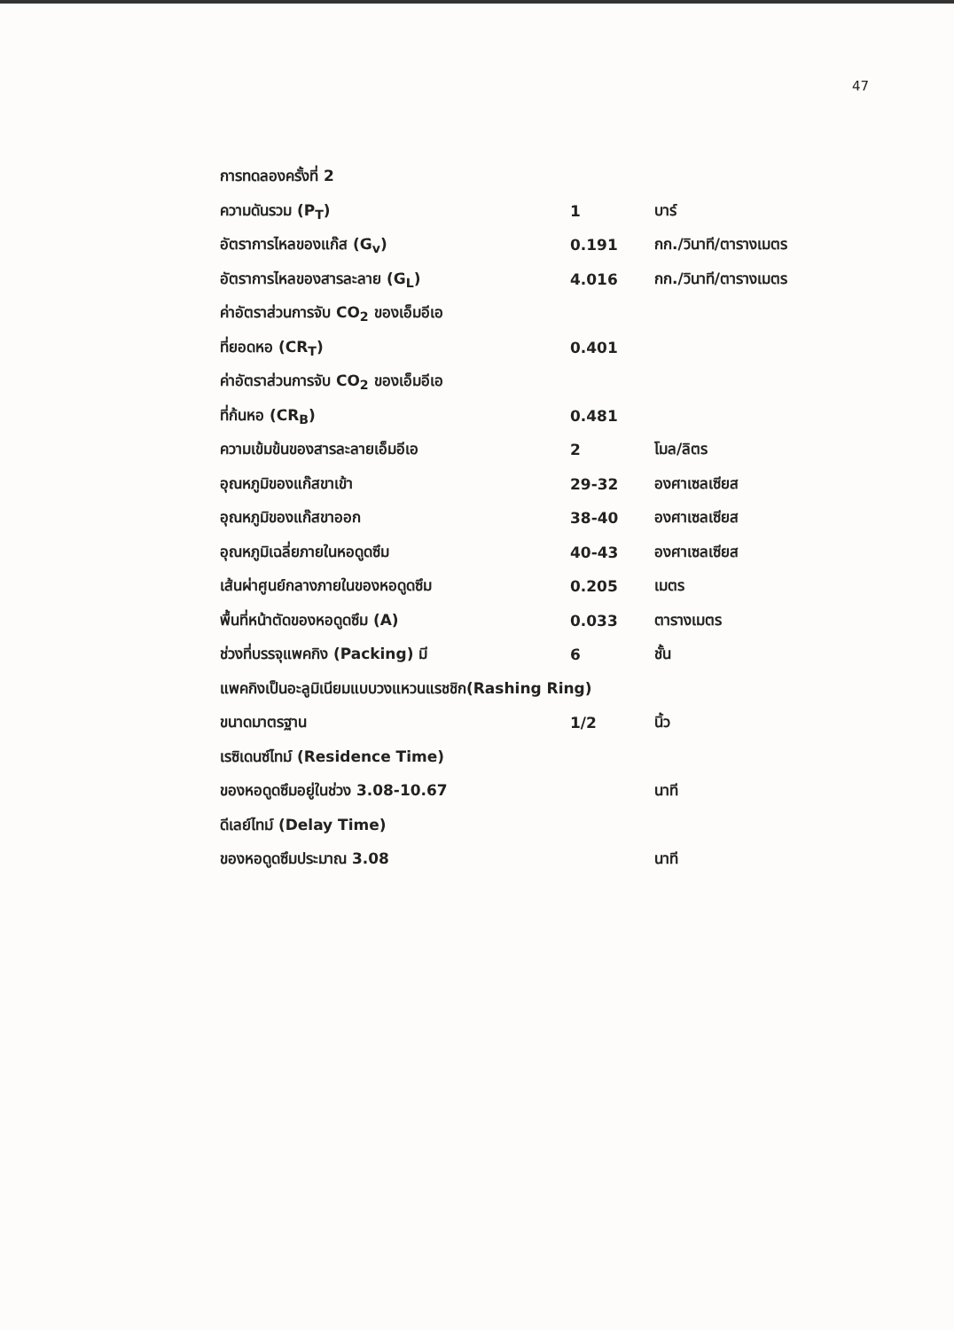47
การทดลองครั้งที่ 2
ความดันรวม (P<sub>T</sub>) 1 บาร์
อัตราการไหลของแก๊ส (G<sub>v</sub>) 0.191 กก./วินาที/ตารางเมตร
อัตราการไหลของสารละลาย (G<sub>L</sub>) 4.016 กก./วินาที/ตารางเมตร
ค่าอัตราส่วนการจับ CO<sub>2</sub> ของเอ็มอีเอ
ที่ยอดหอ (CR<sub>T</sub>) 0.401
ค่าอัตราส่วนการจับ CO<sub>2</sub> ของเอ็มอีเอ
ที่ก้นหอ (CR<sub>B</sub>) 0.481
ความเข้มข้นของสารละลายเอ็มอีเอ 2 โมล/ลิตร
อุณหภูมิของแก๊สขาเข้า 29-32 องศาเซลเซียส
อุณหภูมิของแก๊สขาออก 38-40 องศาเซลเซียส
อุณหภูมิเฉลี่ยภายในหอดูดซึม 40-43 องศาเซลเซียส
เส้นผ่าศูนย์กลางภายในของหอดูดซึม 0.205 เมตร
พื้นที่หน้าตัดของหอดูดซึม (A) 0.033 ตารางเมตร
ช่วงที่บรรจุแพคกิง (Packing) มี 6 ชั้น
แพคกิงเป็นอะลูมิเนียมแบบวงแหวนแรชชิก(Rashing Ring)
ขนาดมาตรฐาน 1/2 นิ้ว
เรซิเดนซ์ไทม์ (Residence Time)
ของหอดูดซึมอยู่ในช่วง 3.08-10.67 นาที
ดีเลย์ไทม์ (Delay Time)
ของหอดูดซึมประมาณ 3.08 นาที